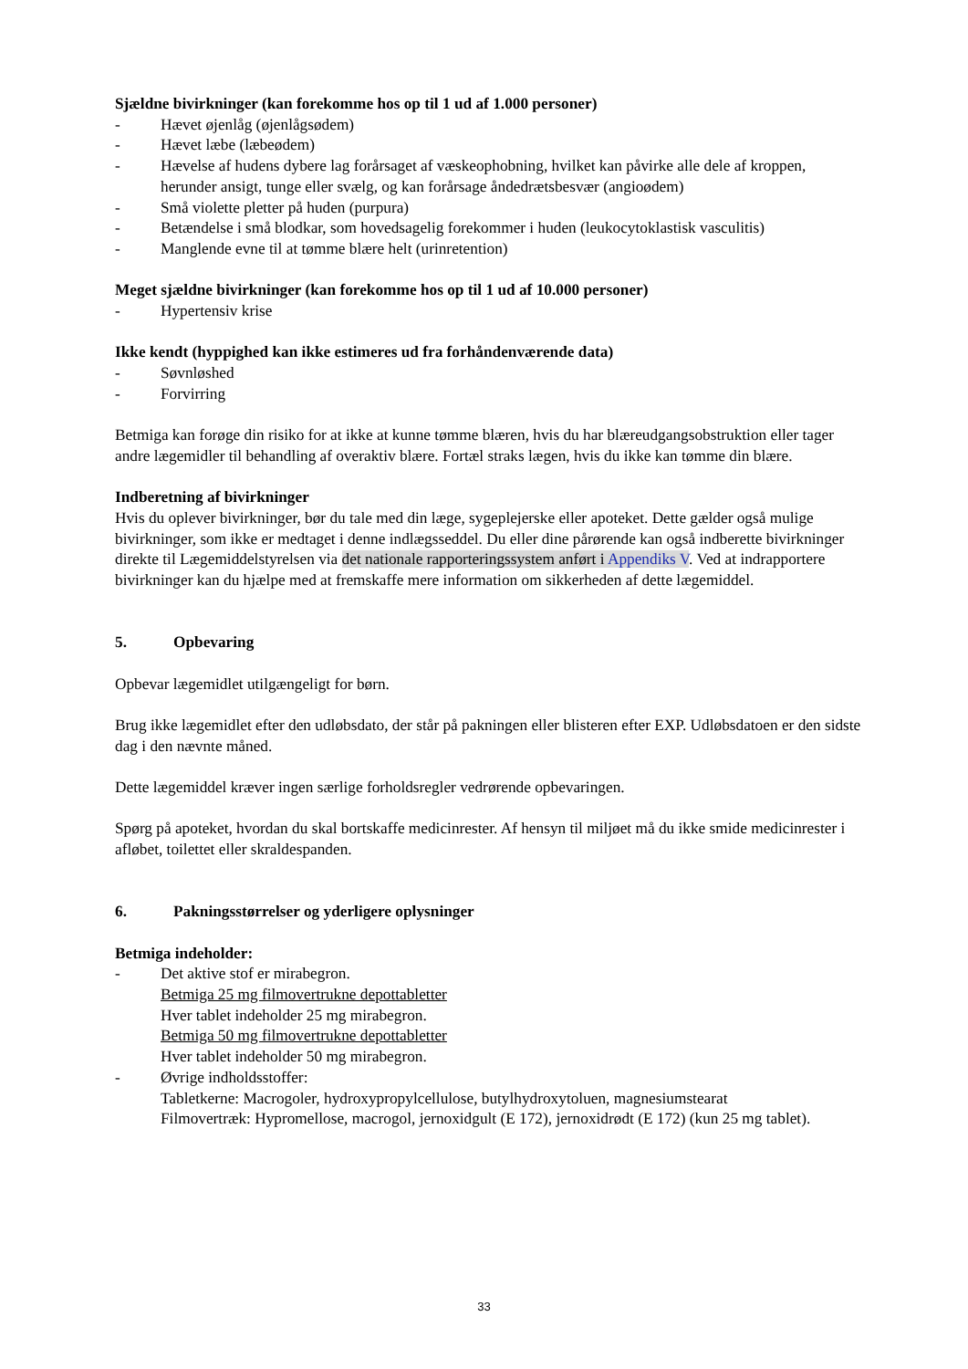Sjældne bivirkninger (kan forekomme hos op til 1 ud af 1.000 personer)
- Hævet øjenlåg (øjenlågsødem)
- Hævet læbe (læbeødem)
- Hævelse af hudens dybere lag forårsaget af væskeophobning, hvilket kan påvirke alle dele af kroppen, herunder ansigt, tunge eller svælg, og kan forårsage åndedrætsbesvær (angioødem)
- Små violette pletter på huden (purpura)
- Betændelse i små blodkar, som hovedsagelig forekommer i huden (leukocytoklastisk vasculitis)
- Manglende evne til at tømme blære helt (urinretention)
Meget sjældne bivirkninger (kan forekomme hos op til 1 ud af 10.000 personer)
- Hypertensiv krise
Ikke kendt (hyppighed kan ikke estimeres ud fra forhåndenværende data)
- Søvnløshed
- Forvirring
Betmiga kan forøge din risiko for at ikke at kunne tømme blæren, hvis du har blæreudgangsobstruktion eller tager andre lægemidler til behandling af overaktiv blære. Fortæl straks lægen, hvis du ikke kan tømme din blære.
Indberetning af bivirkninger
Hvis du oplever bivirkninger, bør du tale med din læge, sygeplejerske eller apoteket. Dette gælder også mulige bivirkninger, som ikke er medtaget i denne indlægsseddel. Du eller dine pårørende kan også indberette bivirkninger direkte til Lægemiddelstyrelsen via det nationale rapporteringssystem anført i Appendiks V. Ved at indrapportere bivirkninger kan du hjælpe med at fremskaffe mere information om sikkerheden af dette lægemiddel.
5. Opbevaring
Opbevar lægemidlet utilgængeligt for børn.
Brug ikke lægemidlet efter den udløbsdato, der står på pakningen eller blisteren efter EXP. Udløbsdatoen er den sidste dag i den nævnte måned.
Dette lægemiddel kræver ingen særlige forholdsregler vedrørende opbevaringen.
Spørg på apoteket, hvordan du skal bortskaffe medicinrester. Af hensyn til miljøet må du ikke smide medicinrester i afløbet, toilettet eller skraldespanden.
6. Pakningsstørrelser og yderligere oplysninger
Betmiga indeholder:
- Det aktive stof er mirabegron.
Betmiga 25 mg filmovertrukne depottabletter
Hver tablet indeholder 25 mg mirabegron.
Betmiga 50 mg filmovertrukne depottabletter
Hver tablet indeholder 50 mg mirabegron.
- Øvrige indholdsstoffer:
Tabletkerne: Macrogoler, hydroxypropylcellulose, butylhydroxytoluen, magnesiumstearat
Filmovertræk: Hypromellose, macrogol, jernoxidgult (E 172), jernoxidrødt (E 172) (kun 25 mg tablet).
33